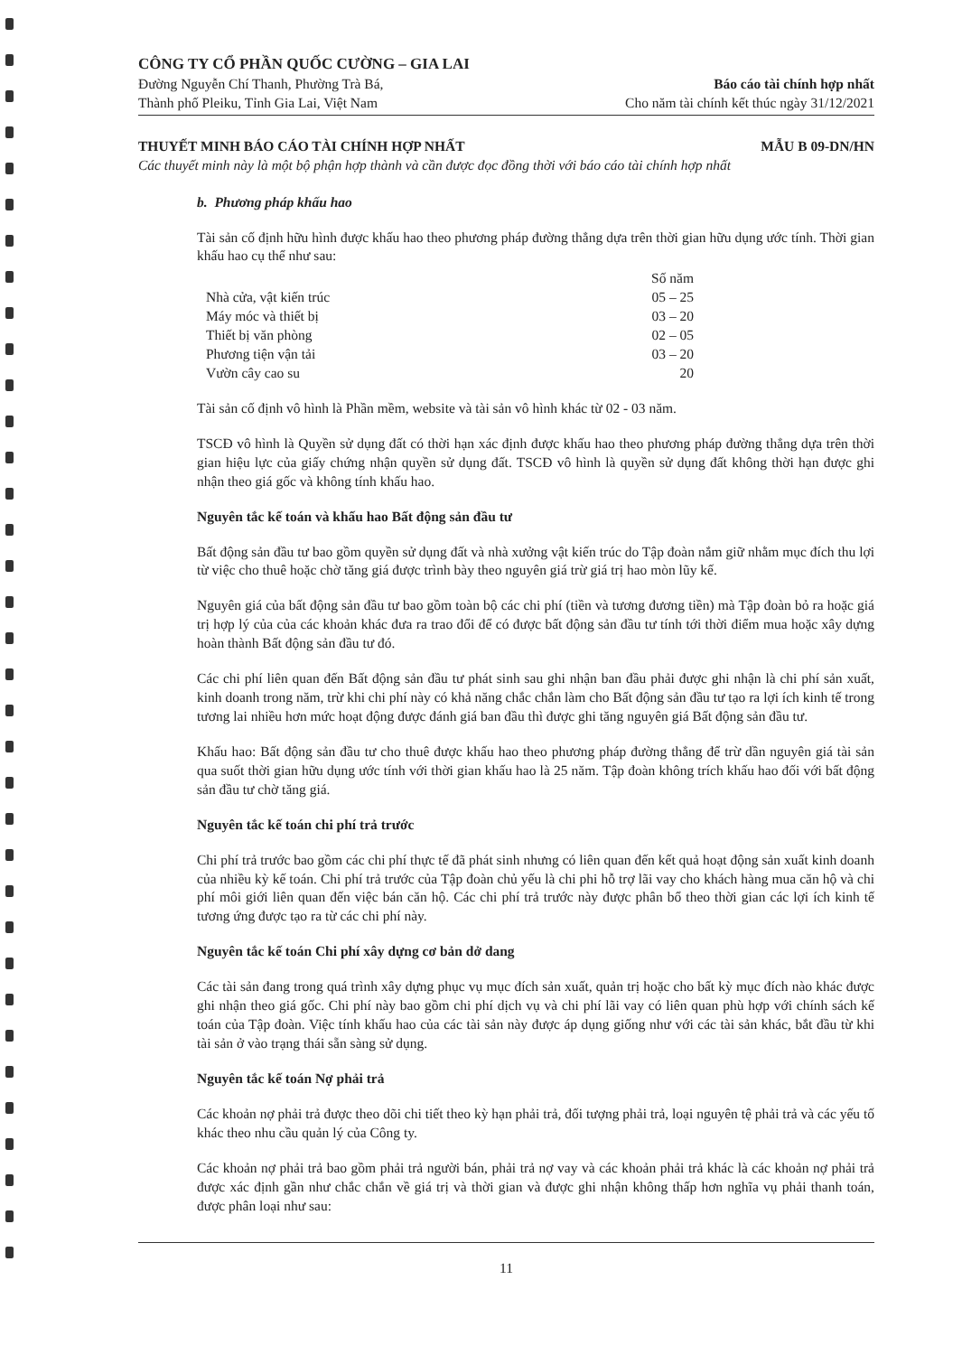CÔNG TY CỔ PHẦN QUỐC CƯỜNG – GIA LAI
Đường Nguyễn Chí Thanh, Phường Trà Bá,
Thành phố Pleiku, Tỉnh Gia Lai, Việt Nam
Báo cáo tài chính hợp nhất
Cho năm tài chính kết thúc ngày 31/12/2021
THUYẾT MINH BÁO CÁO TÀI CHÍNH HỢP NHẤT MẪU B 09-DN/HN
Các thuyết minh này là một bộ phận hợp thành và cần được đọc đồng thời với báo cáo tài chính hợp nhất
b. Phương pháp khấu hao
Tài sản cố định hữu hình được khấu hao theo phương pháp đường thẳng dựa trên thời gian hữu dụng ước tính. Thời gian khấu hao cụ thể như sau:
| | Số năm |
| --- | --- |
| Nhà cửa, vật kiến trúc | 05 – 25 |
| Máy móc và thiết bị | 03 – 20 |
| Thiết bị văn phòng | 02 – 05 |
| Phương tiện vận tải | 03 – 20 |
| Vườn cây cao su | 20 |
Tài sản cố định vô hình là Phần mềm, website và tài sản vô hình khác từ 02 - 03 năm.
TSCĐ vô hình là Quyền sử dụng đất có thời hạn xác định được khấu hao theo phương pháp đường thẳng dựa trên thời gian hiệu lực của giấy chứng nhận quyền sử dụng đất. TSCĐ vô hình là quyền sử dụng đất không thời hạn được ghi nhận theo giá gốc và không tính khấu hao.
Nguyên tắc kế toán và khấu hao Bất động sản đầu tư
Bất động sản đầu tư bao gồm quyền sử dụng đất và nhà xưởng vật kiến trúc do Tập đoàn nắm giữ nhằm mục đích thu lợi từ việc cho thuê hoặc chờ tăng giá được trình bày theo nguyên giá trừ giá trị hao mòn lũy kế.
Nguyên giá của bất động sản đầu tư bao gồm toàn bộ các chi phí (tiền và tương đương tiền) mà Tập đoàn bỏ ra hoặc giá trị hợp lý của của các khoản khác đưa ra trao đổi để có được bất động sản đầu tư tính tới thời điểm mua hoặc xây dựng hoàn thành Bất động sản đầu tư đó.
Các chi phí liên quan đến Bất động sản đầu tư phát sinh sau ghi nhận ban đầu phải được ghi nhận là chi phí sản xuất, kinh doanh trong năm, trừ khi chi phí này có khả năng chắc chắn làm cho Bất động sản đầu tư tạo ra lợi ích kinh tế trong tương lai nhiều hơn mức hoạt động được đánh giá ban đầu thì được ghi tăng nguyên giá Bất động sản đầu tư.
Khấu hao: Bất động sản đầu tư cho thuê được khấu hao theo phương pháp đường thẳng để trừ dần nguyên giá tài sản qua suốt thời gian hữu dụng ước tính với thời gian khấu hao là 25 năm. Tập đoàn không trích khấu hao đối với bất động sản đầu tư chờ tăng giá.
Nguyên tắc kế toán chi phí trả trước
Chi phí trả trước bao gồm các chi phí thực tế đã phát sinh nhưng có liên quan đến kết quả hoạt động sản xuất kinh doanh của nhiều kỳ kế toán. Chi phí trả trước của Tập đoàn chủ yếu là chi phi hỗ trợ lãi vay cho khách hàng mua căn hộ và chi phí môi giới liên quan đến việc bán căn hộ. Các chi phí trả trước này được phân bổ theo thời gian các lợi ích kinh tế tương ứng được tạo ra từ các chi phí này.
Nguyên tắc kế toán Chi phí xây dựng cơ bản dở dang
Các tài sản đang trong quá trình xây dựng phục vụ mục đích sản xuất, quản trị hoặc cho bất kỳ mục đích nào khác được ghi nhận theo giá gốc. Chi phí này bao gồm chi phí dịch vụ và chi phí lãi vay có liên quan phù hợp với chính sách kế toán của Tập đoàn. Việc tính khấu hao của các tài sản này được áp dụng giống như với các tài sản khác, bắt đầu từ khi tài sản ở vào trạng thái sẵn sàng sử dụng.
Nguyên tắc kế toán Nợ phải trả
Các khoản nợ phải trả được theo dõi chi tiết theo kỳ hạn phải trả, đối tượng phải trả, loại nguyên tệ phải trả và các yếu tố khác theo nhu cầu quản lý của Công ty.
Các khoản nợ phải trả bao gồm phải trả người bán, phải trả nợ vay và các khoản phải trả khác là các khoản nợ phải trả được xác định gần như chắc chắn về giá trị và thời gian và được ghi nhận không thấp hơn nghĩa vụ phải thanh toán, được phân loại như sau:
11